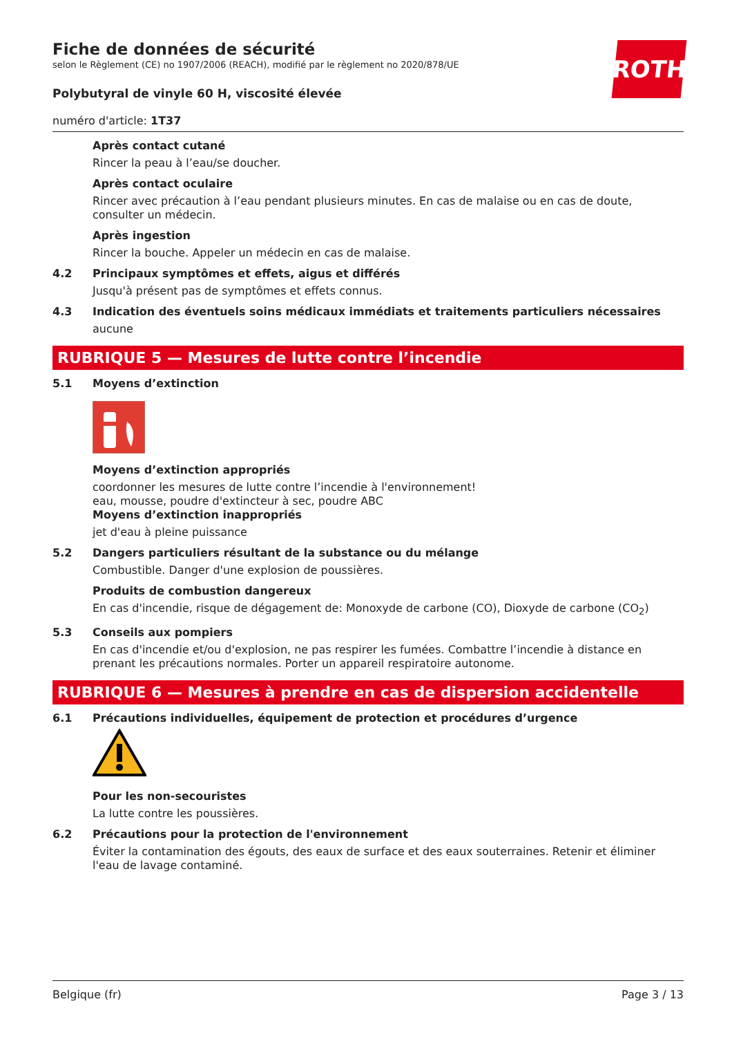ROTH
Fiche de données de sécurité
selon le Règlement (CE) no 1907/2006 (REACH), modifié par le règlement no 2020/878/UE
Polybutyral de vinyle 60 H, viscosité élevée
numéro d'article: 1T37
Après contact cutané
Rincer la peau à l’eau/se doucher.
Après contact oculaire
Rincer avec précaution à l’eau pendant plusieurs minutes. En cas de malaise ou en cas de doute, consulter un médecin.
Après ingestion
Rincer la bouche. Appeler un médecin en cas de malaise.
4.2 Principaux symptômes et effets, aigus et différés
Jusqu'à présent pas de symptômes et effets connus.
4.3 Indication des éventuels soins médicaux immédiats et traitements particuliers nécessaires
aucune
RUBRIQUE 5 — Mesures de lutte contre l’incendie
5.1 Moyens d’extinction
Moyens d’extinction appropriés
coordonner les mesures de lutte contre l’incendie à l'environnement!
eau, mousse, poudre d'extincteur à sec, poudre ABC
Moyens d’extinction inappropriés
jet d'eau à pleine puissance
5.2 Dangers particuliers résultant de la substance ou du mélange
Combustible. Danger d'une explosion de poussières.
Produits de combustion dangereux
En cas d'incendie, risque de dégagement de: Monoxyde de carbone (CO), Dioxyde de carbone (CO<sub>2</sub>)
5.3 Conseils aux pompiers
En cas d'incendie et/ou d'explosion, ne pas respirer les fumées. Combattre l’incendie à distance en prenant les précautions normales. Porter un appareil respiratoire autonome.
RUBRIQUE 6 — Mesures à prendre en cas de dispersion accidentelle
6.1 Précautions individuelles, équipement de protection et procédures d’urgence
Pour les non-secouristes
La lutte contre les poussières.
6.2 Précautions pour la protection de l'environnement
Éviter la contamination des égouts, des eaux de surface et des eaux souterraines. Retenir et éliminer l'eau de lavage contaminé.
Belgique (fr) Page 3 / 13